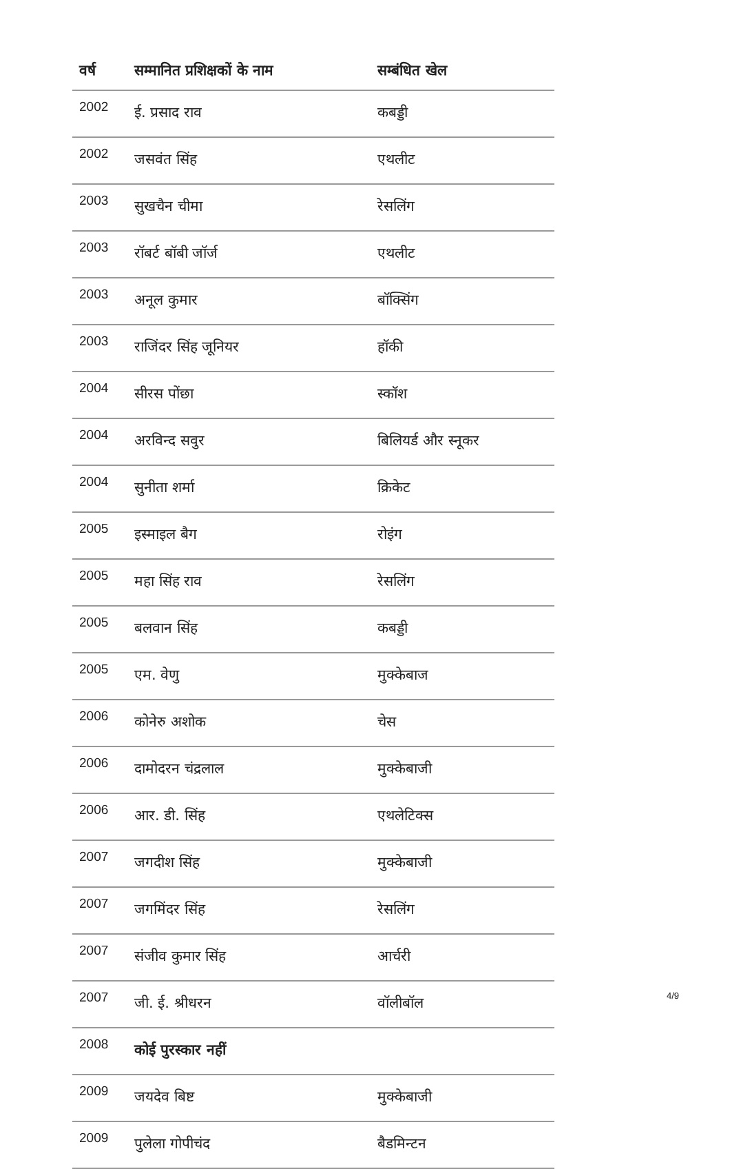| वर्ष | सम्मानित प्रशिक्षकों के नाम | सम्बंधित खेल |
| --- | --- | --- |
| 2002 | ई. प्रसाद राव | कबड्डी |
| 2002 | जसवंत सिंह | एथलीट |
| 2003 | सुखचैन चीमा | रेसलिंग |
| 2003 | रॉबर्ट बॉबी जॉर्ज | एथलीट |
| 2003 | अनूल कुमार | बॉक्सिंग |
| 2003 | राजिंदर सिंह जूनियर | हॉकी |
| 2004 | सीरस पोंछा | स्कॉश |
| 2004 | अरविन्द सवुर | बिलियर्ड और स्नूकर |
| 2004 | सुनीता शर्मा | क्रिकेट |
| 2005 | इस्माइल बैग | रोइंग |
| 2005 | महा सिंह राव | रेसलिंग |
| 2005 | बलवान सिंह | कबड्डी |
| 2005 | एम. वेणु | मुक्केबाज |
| 2006 | कोनेरु अशोक | चेस |
| 2006 | दामोदरन चंद्रलाल | मुक्केबाजी |
| 2006 | आर. डी. सिंह | एथलेटिक्स |
| 2007 | जगदीश सिंह | मुक्केबाजी |
| 2007 | जगमिंदर सिंह | रेसलिंग |
| 2007 | संजीव कुमार सिंह | आर्चरी |
| 2007 | जी. ई. श्रीधरन | वॉलीबॉल |
| 2008 | कोई पुरस्कार नहीं | |
| 2009 | जयदेव बिष्ट | मुक्केबाजी |
| 2009 | पुलेला गोपीचंद | बैडमिन्टन |
4/9